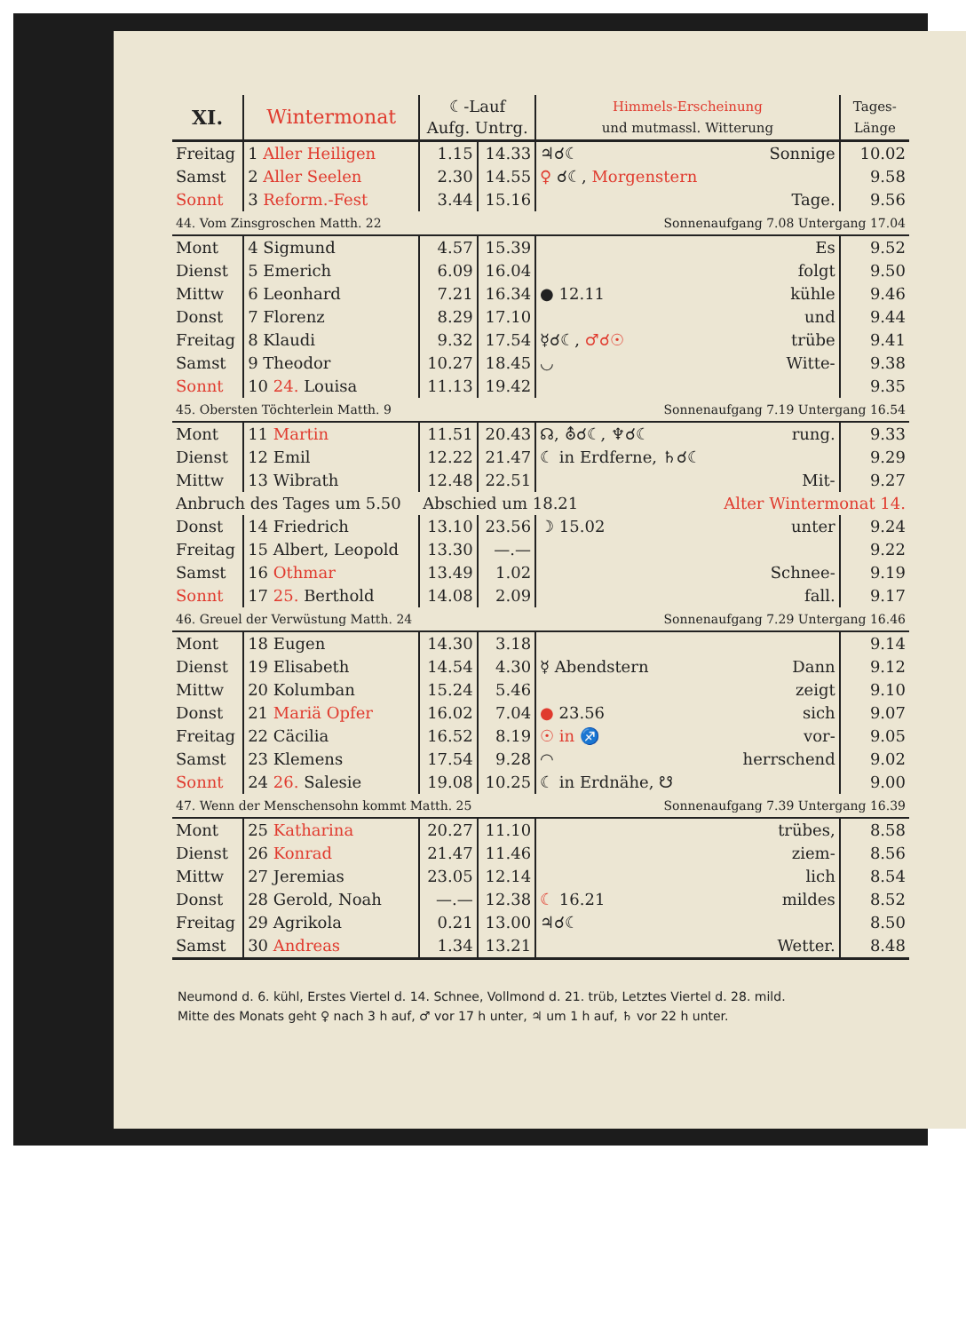| XI. | Wintermonat | | ☾-Lauf Aufg. Untrg. | | Himmels-Erscheinung und mutmassl. Witterung | | Tages- Länge |
| --- | --- | --- | --- | --- | --- | --- | --- |
| Freitag | 1 Aller Heiligen | | 1.15 | 14.33 | ♃☌☾ | Sonnige | 10.02 |
| Samst | 2 Aller Seelen | | 2.30 | 14.55 | ♀ ☌☾, Morgenstern | | 9.58 |
| Sonnt | 3 Reform.-Fest | | 3.44 | 15.16 | | Tage. | 9.56 |
| 44. Vom Zinsgroschen Matth. 22 | | | | | Sonnenaufgang 7.08 Untergang 17.04 | | |
| Mont | 4 Sigmund | | 4.57 | 15.39 | | Es | 9.52 |
| Dienst | 5 Emerich | | 6.09 | 16.04 | | folgt | 9.50 |
| Mittw | 6 Leonhard | | 7.21 | 16.34 | ● 12.11 | kühle | 9.46 |
| Donst | 7 Florenz | | 8.29 | 17.10 | | und | 9.44 |
| Freitag | 8 Klaudi | | 9.32 | 17.54 | ☿☌☾, ♂☌☉ | trübe | 9.41 |
| Samst | 9 Theodor | | 10.27 | 18.45 | ◡ | Witte- | 9.38 |
| Sonnt | 10 24. Louisa | | 11.13 | 19.42 | | | 9.35 |
| 45. Obersten Töchterlein Matth. 9 | | | | | Sonnenaufgang 7.19 Untergang 16.54 | | |
| Mont | 11 Martin | | 11.51 | 20.43 | ☊, ⛢☌☾, ♆☌☾ | rung. | 9.33 |
| Dienst | 12 Emil | | 12.22 | 21.47 | ☾ in Erdferne, ♄☌☾ | | 9.29 |
| Mittw | 13 Wibrath | | 12.48 | 22.51 | | Mit- | 9.27 |
| Anbruch des Tages um 5.50 | | | Abschied um 18.21 | | | Alter Wintermonat 14. | |
| Donst | 14 Friedrich | | 13.10 | 23.56 | ☽ 15.02 | unter | 9.24 |
| Freitag | 15 Albert, Leopold | | 13.30 | —.— | | | 9.22 |
| Samst | 16 Othmar | | 13.49 | 1.02 | | Schnee- | 9.19 |
| Sonnt | 17 25. Berthold | | 14.08 | 2.09 | | fall. | 9.17 |
| 46. Greuel der Verwüstung Matth. 24 | | | | | Sonnenaufgang 7.29 Untergang 16.46 | | |
| Mont | 18 Eugen | | 14.30 | 3.18 | | | 9.14 |
| Dienst | 19 Elisabeth | | 14.54 | 4.30 | ☿ Abendstern | Dann | 9.12 |
| Mittw | 20 Kolumban | | 15.24 | 5.46 | | zeigt | 9.10 |
| Donst | 21 Mariä Opfer | | 16.02 | 7.04 | ● 23.56 | sich | 9.07 |
| Freitag | 22 Cäcilia | | 16.52 | 8.19 | ☉ in ♐ | vor- | 9.05 |
| Samst | 23 Klemens | | 17.54 | 9.28 | ◠ | herrschend | 9.02 |
| Sonnt | 24 26. Salesie | | 19.08 | 10.25 | ☾ in Erdnähe, ☋ | | 9.00 |
| 47. Wenn der Menschensohn kommt Matth. 25 | | | | | Sonnenaufgang 7.39 Untergang 16.39 | | |
| Mont | 25 Katharina | | 20.27 | 11.10 | | trübes, | 8.58 |
| Dienst | 26 Konrad | | 21.47 | 11.46 | | ziem- | 8.56 |
| Mittw | 27 Jeremias | | 23.05 | 12.14 | | lich | 8.54 |
| Donst | 28 Gerold, Noah | | —.— | 12.38 | ☾ 16.21 | mildes | 8.52 |
| Freitag | 29 Agrikola | | 0.21 | 13.00 | ♃☌☾ | | 8.50 |
| Samst | 30 Andreas | | 1.34 | 13.21 | | Wetter. | 8.48 |
Neumond d. 6. kühl, Erstes Viertel d. 14. Schnee, Vollmond d. 21. trüb, Letztes Viertel d. 28. mild.
Mitte des Monats geht ♀ nach 3 h auf, ♂ vor 17 h unter, ♃ um 1 h auf, ♄ vor 22 h unter.